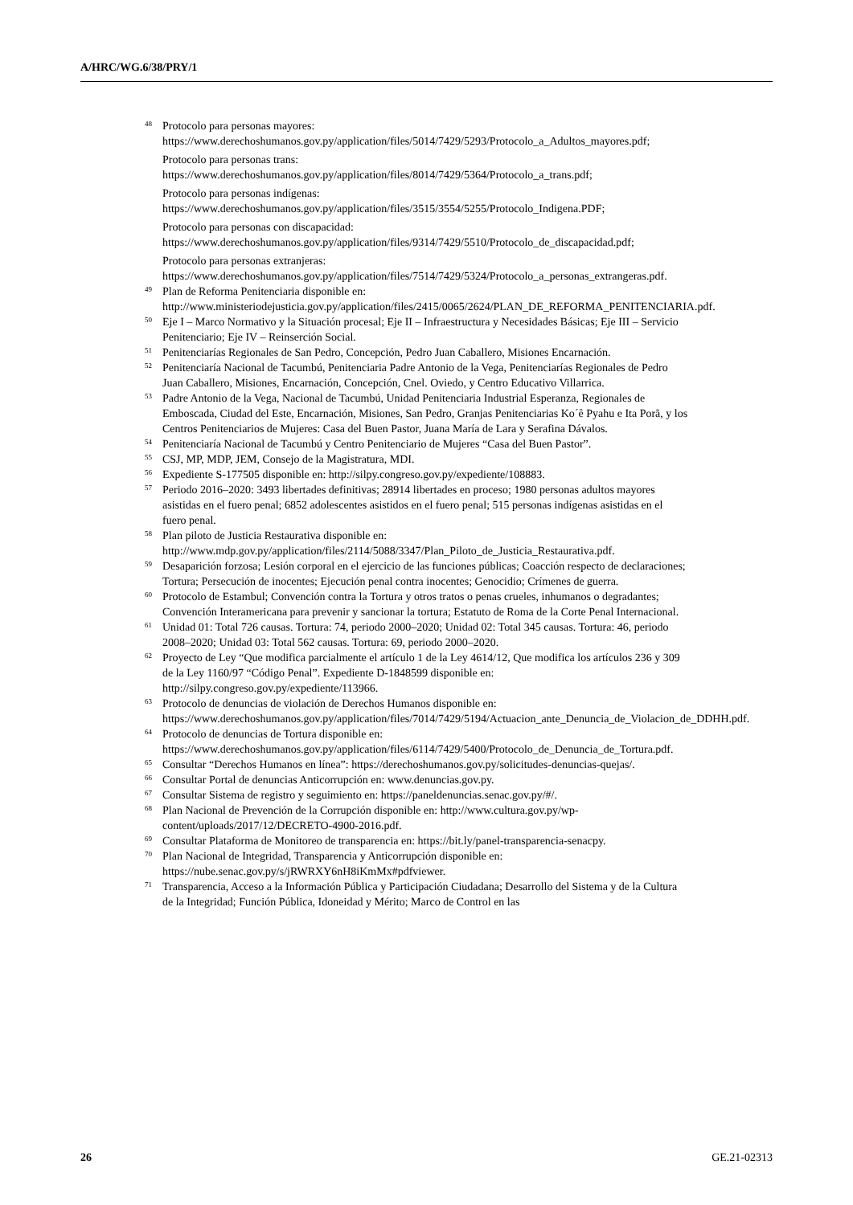A/HRC/WG.6/38/PRY/1
<sup>48</sup> Protocolo para personas mayores:
https://www.derechoshumanos.gov.py/application/files/5014/7429/5293/Protocolo_a_Adultos_mayores.pdf;
Protocolo para personas trans:
https://www.derechoshumanos.gov.py/application/files/8014/7429/5364/Protocolo_a_trans.pdf;
Protocolo para personas indígenas:
https://www.derechoshumanos.gov.py/application/files/3515/3554/5255/Protocolo_Indigena.PDF;
Protocolo para personas con discapacidad:
https://www.derechoshumanos.gov.py/application/files/9314/7429/5510/Protocolo_de_discapacidad.pdf;
Protocolo para personas extranjeras:
https://www.derechoshumanos.gov.py/application/files/7514/7429/5324/Protocolo_a_personas_extrangeras.pdf.
<sup>49</sup> Plan de Reforma Penitenciaria disponible en: http://www.ministeriodejusticia.gov.py/application/files/2415/0065/2624/PLAN_DE_REFORMA_PENITENCIARIA.pdf.
<sup>50</sup> Eje I – Marco Normativo y la Situación procesal; Eje II – Infraestructura y Necesidades Básicas; Eje III – Servicio Penitenciario; Eje IV – Reinserción Social.
<sup>51</sup> Penitenciarías Regionales de San Pedro, Concepción, Pedro Juan Caballero, Misiones Encarnación.
<sup>52</sup> Penitenciaría Nacional de Tacumbú, Penitenciaria Padre Antonio de la Vega, Penitenciarías Regionales de Pedro Juan Caballero, Misiones, Encarnación, Concepción, Cnel. Oviedo, y Centro Educativo Villarrica.
<sup>53</sup> Padre Antonio de la Vega, Nacional de Tacumbú, Unidad Penitenciaria Industrial Esperanza, Regionales de Emboscada, Ciudad del Este, Encarnación, Misiones, San Pedro, Granjas Penitenciarias Ko´ê Pyahu e Ita Porã, y los Centros Penitenciarios de Mujeres: Casa del Buen Pastor, Juana María de Lara y Serafina Dávalos.
<sup>54</sup> Penitenciaría Nacional de Tacumbú y Centro Penitenciario de Mujeres “Casa del Buen Pastor”.
<sup>55</sup>CSJ, MP, MDP, JEM, Consejo de la Magistratura, MDI.
<sup>56</sup> Expediente S-177505 disponible en: http://silpy.congreso.gov.py/expediente/108883.
<sup>57</sup> Periodo 2016–2020: 3493 libertades definitivas; 28914 libertades en proceso; 1980 personas adultos mayores asistidas en el fuero penal; 6852 adolescentes asistidos en el fuero penal; 515 personas indígenas asistidas en el fuero penal.
<sup>58</sup> Plan piloto de Justicia Restaurativa disponible en: http://www.mdp.gov.py/application/files/2114/5088/3347/Plan_Piloto_de_Justicia_Restaurativa.pdf.
<sup>59</sup> Desaparición forzosa; Lesión corporal en el ejercicio de las funciones públicas; Coacción respecto de declaraciones; Tortura; Persecución de inocentes; Ejecución penal contra inocentes; Genocidio; Crímenes de guerra.
<sup>60</sup> Protocolo de Estambul; Convención contra la Tortura y otros tratos o penas crueles, inhumanos o degradantes; Convención Interamericana para prevenir y sancionar la tortura; Estatuto de Roma de la Corte Penal Internacional.
<sup>61</sup> Unidad 01: Total 726 causas. Tortura: 74, periodo 2000–2020; Unidad 02: Total 345 causas. Tortura: 46, periodo 2008–2020; Unidad 03: Total 562 causas. Tortura: 69, periodo 2000–2020.
<sup>62</sup> Proyecto de Ley “Que modifica parcialmente el artículo 1 de la Ley 4614/12, Que modifica los artículos 236 y 309 de la Ley 1160/97 “Código Penal”. Expediente D-1848599 disponible en: http://silpy.congreso.gov.py/expediente/113966.
<sup>63</sup> Protocolo de denuncias de violación de Derechos Humanos disponible en: https://www.derechoshumanos.gov.py/application/files/7014/7429/5194/Actuacion_ante_Denuncia_de_Violacion_de_DDHH.pdf.
<sup>64</sup> Protocolo de denuncias de Tortura disponible en: https://www.derechoshumanos.gov.py/application/files/6114/7429/5400/Protocolo_de_Denuncia_de_Tortura.pdf.
<sup>65</sup> Consultar “Derechos Humanos en línea”: https://derechoshumanos.gov.py/solicitudes-denuncias-quejas/.
<sup>66</sup> Consultar Portal de denuncias Anticorrupción en: www.denuncias.gov.py.
<sup>67</sup> Consultar Sistema de registro y seguimiento en: https://paneldenuncias.senac.gov.py/#/.
<sup>68</sup> Plan Nacional de Prevención de la Corrupción disponible en: http://www.cultura.gov.py/wp-content/uploads/2017/12/DECRETO-4900-2016.pdf.
<sup>69</sup> Consultar Plataforma de Monitoreo de transparencia en: https://bit.ly/panel-transparencia-senacpy.
<sup>70</sup> Plan Nacional de Integridad, Transparencia y Anticorrupción disponible en: https://nube.senac.gov.py/s/jRWRXY6nH8iKmMx#pdfviewer.
<sup>71</sup> Transparencia, Acceso a la Información Pública y Participación Ciudadana; Desarrollo del Sistema y de la Cultura de la Integridad; Función Pública, Idoneidad y Mérito; Marco de Control en las
26 GE.21-02313